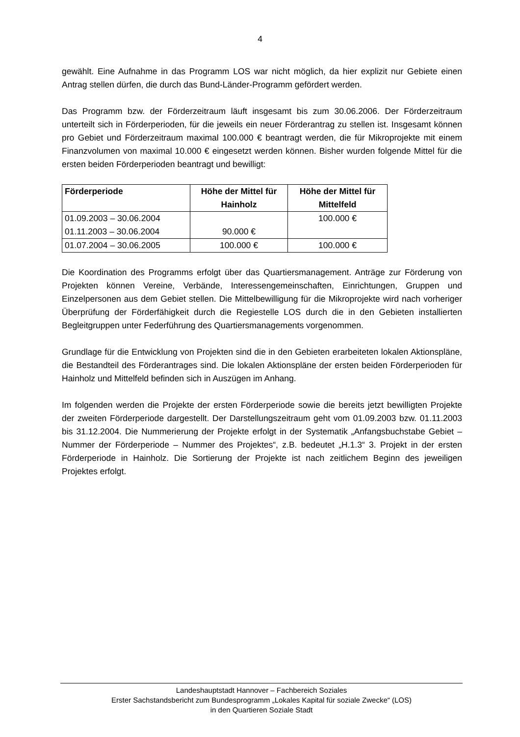4
gewählt. Eine Aufnahme in das Programm LOS war nicht möglich, da hier explizit nur Gebiete einen Antrag stellen dürfen, die durch das Bund-Länder-Programm gefördert werden.
Das Programm bzw. der Förderzeitraum läuft insgesamt bis zum 30.06.2006. Der Förderzeitraum unterteilt sich in Förderperioden, für die jeweils ein neuer Förderantrag zu stellen ist. Insgesamt können pro Gebiet und Förderzeitraum maximal 100.000 € beantragt werden, die für Mikroprojekte mit einem Finanzvolumen von maximal 10.000 € eingesetzt werden können. Bisher wurden folgende Mittel für die ersten beiden Förderperioden beantragt und bewilligt:
| Förderperiode | Höhe der Mittel für Hainholz | Höhe der Mittel für Mittelfeld |
| --- | --- | --- |
| 01.09.2003 – 30.06.2004 01.11.2003 – 30.06.2004 | 90.000 € | 100.000 € |
| 01.07.2004 – 30.06.2005 | 100.000 € | 100.000 € |
Die Koordination des Programms erfolgt über das Quartiersmanagement. Anträge zur Förderung von Projekten können Vereine, Verbände, Interessengemeinschaften, Einrichtungen, Gruppen und Einzelpersonen aus dem Gebiet stellen. Die Mittelbewilligung für die Mikroprojekte wird nach vorheriger Überprüfung der Förderfähigkeit durch die Regiestelle LOS durch die in den Gebieten installierten Begleitgruppen unter Federführung des Quartiersmanagements vorgenommen.
Grundlage für die Entwicklung von Projekten sind die in den Gebieten erarbeiteten lokalen Aktionspläne, die Bestandteil des Förderantrages sind. Die lokalen Aktionspläne der ersten beiden Förderperioden für Hainholz und Mittelfeld befinden sich in Auszügen im Anhang.
Im folgenden werden die Projekte der ersten Förderperiode sowie die bereits jetzt bewilligten Projekte der zweiten Förderperiode dargestellt. Der Darstellungszeitraum geht vom 01.09.2003 bzw. 01.11.2003 bis 31.12.2004. Die Nummerierung der Projekte erfolgt in der Systematik „Anfangsbuchstabe Gebiet – Nummer der Förderperiode – Nummer des Projektes“, z.B. bedeutet „H.1.3“ 3. Projekt in der ersten Förderperiode in Hainholz. Die Sortierung der Projekte ist nach zeitlichem Beginn des jeweiligen Projektes erfolgt.
Landeshauptstadt Hannover – Fachbereich Soziales
Erster Sachstandsbericht zum Bundesprogramm „Lokales Kapital für soziale Zwecke“ (LOS)
in den Quartieren Soziale Stadt